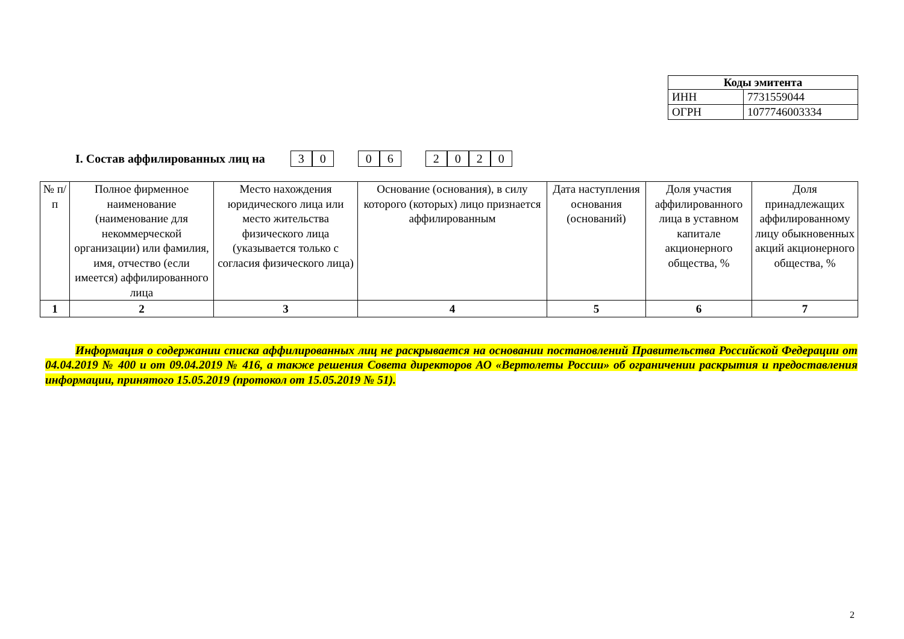| Коды эмитента | |
| --- | --- |
| ИНН | 7731559044 |
| ОГРН | 1077746003334 |
I. Состав аффилированных лиц на
30 06 2020
| № п/п | Полное фирменное наименование (наименование для некоммерческой организации) или фамилия, имя, отчество (если имеется) аффилированного лица | Место нахождения юридического лица или место жительства физического лица (указывается только с согласия физического лица) | Основание (основания), в силу которого (которых) лицо признается аффилированным | Дата наступления основания (оснований) | Доля участия аффилированного лица в уставном капитале акционерного общества, % | Доля принадлежащих аффилированному лицу обыкновенных акций акционерного общества, % |
| --- | --- | --- | --- | --- | --- | --- |
| 1 | 2 | 3 | 4 | 5 | 6 | 7 |
Информация о содержании списка аффилированных лиц не раскрывается на основании постановлений Правительства Российской Федерации от 04.04.2019 № 400 и от 09.04.2019 № 416, а также решения Совета директоров АО «Вертолеты России» об ограничении раскрытия и предоставления информации, принятого 15.05.2019 (протокол от 15.05.2019 № 51).
2